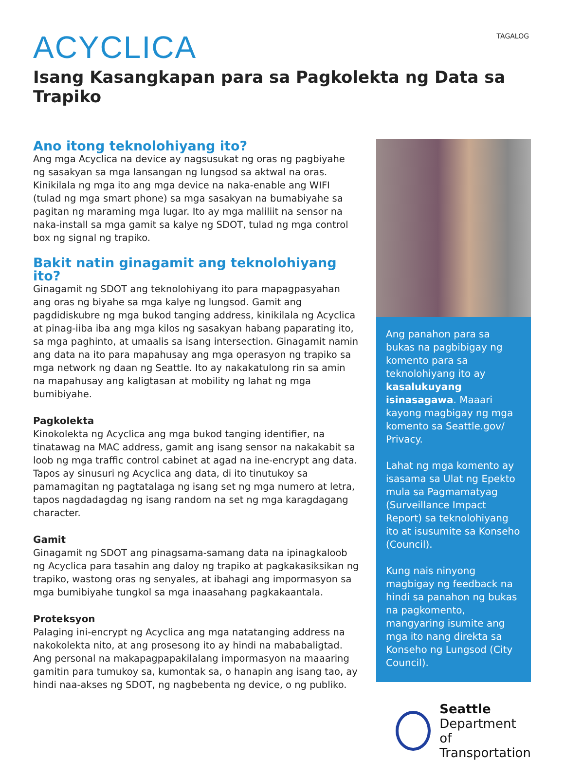TAGALOG
ACYCLICA
Isang Kasangkapan para sa Pagkolekta ng Data sa Trapiko
Ano itong teknolohiyang ito?
Ang mga Acyclica na device ay nagsusukat ng oras ng pagbiyahe ng sasakyan sa mga lansangan ng lungsod sa aktwal na oras. Kinikilala ng mga ito ang mga device na naka-enable ang WIFI (tulad ng mga smart phone) sa mga sasakyan na bumabiyahe sa pagitan ng maraming mga lugar. Ito ay mga maliliit na sensor na naka-install sa mga gamit sa kalye ng SDOT, tulad ng mga control box ng signal ng trapiko.
Bakit natin ginagamit ang teknolohiyang ito?
Ginagamit ng SDOT ang teknolohiyang ito para mapagpasyahan ang oras ng biyahe sa mga kalye ng lungsod. Gamit ang pagdidiskubre ng mga bukod tanging address, kinikilala ng Acyclica at pinag-iiba iba ang mga kilos ng sasakyan habang paparating ito, sa mga paghinto, at umaalis sa isang intersection. Ginagamit namin ang data na ito para mapahusay ang mga operasyon ng trapiko sa mga network ng daan ng Seattle. Ito ay nakakatulong rin sa amin na mapahusay ang kaligtasan at mobility ng lahat ng mga bumibiyahe.
Pagkolekta
Kinokolekta ng Acyclica ang mga bukod tanging identifier, na tinatawag na MAC address, gamit ang isang sensor na nakakabit sa loob ng mga traffic control cabinet at agad na ine-encrypt ang data. Tapos ay sinusuri ng Acyclica ang data, di ito tinutukoy sa pamamagitan ng pagtatalaga ng isang set ng mga numero at letra, tapos nagdadagdag ng isang random na set ng mga karagdagang character.
Gamit
Ginagamit ng SDOT ang pinagsama-samang data na ipinagkaloob ng Acyclica para tasahin ang daloy ng trapiko at pagkakasiksikan ng trapiko, wastong oras ng senyales, at ibahagi ang impormasyon sa mga bumibiyahe tungkol sa mga inaasahang pagkakaantala.
Proteksyon
Palaging ini-encrypt ng Acyclica ang mga natatanging address na nakokolekta nito, at ang prosesong ito ay hindi na mababaligtad. Ang personal na makapagpapakilalang impormasyon na maaaring gamitin para tumukoy sa, kumontak sa, o hanapin ang isang tao, ay hindi naa-akses ng SDOT, ng nagbebenta ng device, o ng publiko.
Ang panahon para sa bukas na pagbibigay ng komento para sa teknolohiyang ito ay kasalukuyang isinasagawa. Maaari kayong magbigay ng mga komento sa Seattle.gov/ Privacy.
Lahat ng mga komento ay isasama sa Ulat ng Epekto mula sa Pagmamatyag (Surveillance Impact Report) sa teknolohiyang ito at isusumite sa Konseho (Council).
Kung nais ninyong magbigay ng feedback na hindi sa panahon ng bukas na pagkomento, mangyaring isumite ang mga ito nang direkta sa Konseho ng Lungsod (City Council).
Seattle
Department of
Transportation